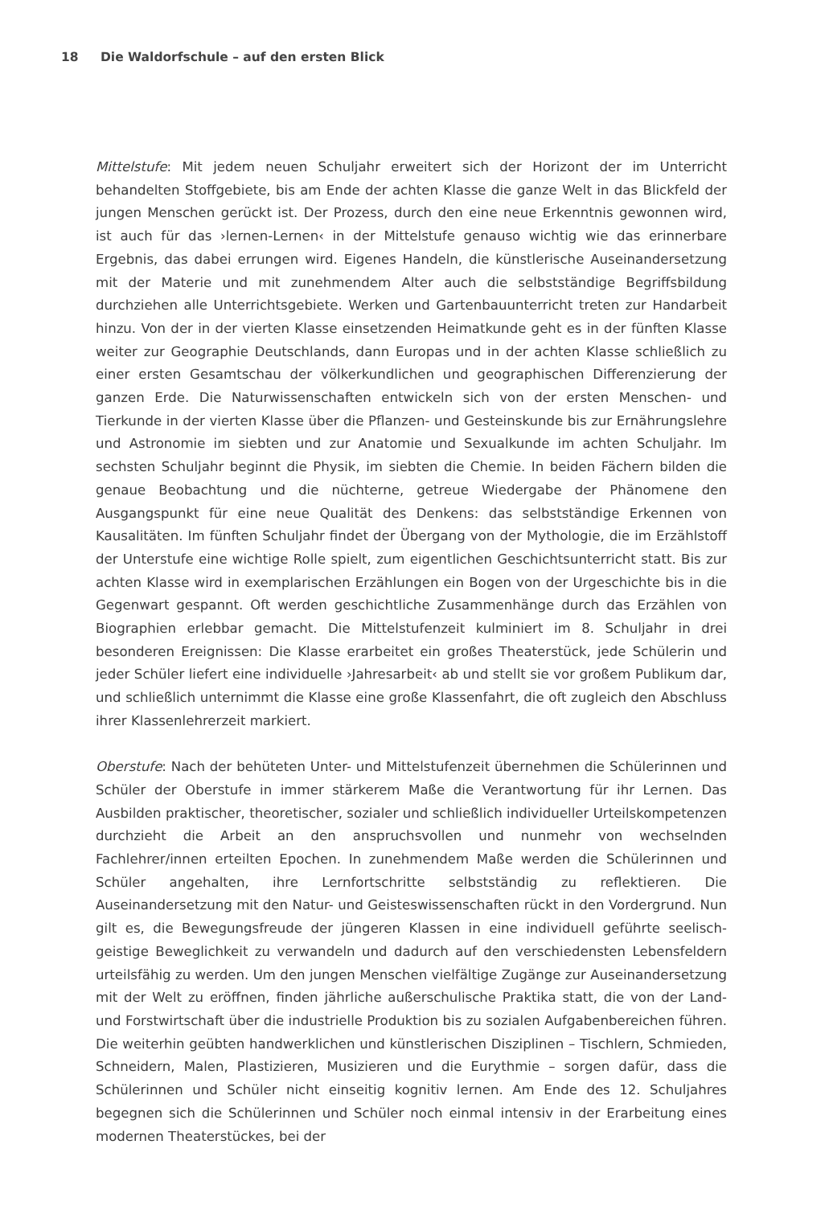18 Die Waldorfschule – auf den ersten Blick
Mittelstufe: Mit jedem neuen Schuljahr erweitert sich der Horizont der im Unterricht behandelten Stoffgebiete, bis am Ende der achten Klasse die ganze Welt in das Blickfeld der jungen Menschen gerückt ist. Der Prozess, durch den eine neue Erkenntnis gewonnen wird, ist auch für das ›lernen-Lernen‹ in der Mittelstufe genauso wichtig wie das erinnerbare Ergebnis, das dabei errungen wird. Eigenes Handeln, die künstlerische Auseinandersetzung mit der Materie und mit zunehmendem Alter auch die selbstständige Begriffsbildung durchziehen alle Unterrichtsgebiete. Werken und Gartenbauunterricht treten zur Handarbeit hinzu. Von der in der vierten Klasse einsetzenden Heimatkunde geht es in der fünften Klasse weiter zur Geographie Deutschlands, dann Europas und in der achten Klasse schließlich zu einer ersten Gesamtschau der völkerkundlichen und geographischen Differenzierung der ganzen Erde. Die Naturwissenschaften entwickeln sich von der ersten Menschen- und Tierkunde in der vierten Klasse über die Pflanzen- und Gesteinskunde bis zur Ernährungslehre und Astronomie im siebten und zur Anatomie und Sexualkunde im achten Schuljahr. Im sechsten Schuljahr beginnt die Physik, im siebten die Chemie. In beiden Fächern bilden die genaue Beobachtung und die nüchterne, getreue Wiedergabe der Phänomene den Ausgangspunkt für eine neue Qualität des Denkens: das selbstständige Erkennen von Kausalitäten. Im fünften Schuljahr findet der Übergang von der Mythologie, die im Erzählstoff der Unterstufe eine wichtige Rolle spielt, zum eigentlichen Geschichtsunterricht statt. Bis zur achten Klasse wird in exemplarischen Erzählungen ein Bogen von der Urgeschichte bis in die Gegenwart gespannt. Oft werden geschichtliche Zusammenhänge durch das Erzählen von Biographien erlebbar gemacht. Die Mittelstufenzeit kulminiert im 8. Schuljahr in drei besonderen Ereignissen: Die Klasse erarbeitet ein großes Theaterstück, jede Schülerin und jeder Schüler liefert eine individuelle ›Jahresarbeit‹ ab und stellt sie vor großem Publikum dar, und schließlich unternimmt die Klasse eine große Klassenfahrt, die oft zugleich den Abschluss ihrer Klassenlehrerzeit markiert.
Oberstufe: Nach der behüteten Unter- und Mittelstufenzeit übernehmen die Schülerinnen und Schüler der Oberstufe in immer stärkerem Maße die Verantwortung für ihr Lernen. Das Ausbilden praktischer, theoretischer, sozialer und schließlich individueller Urteilskompetenzen durchzieht die Arbeit an den anspruchsvollen und nunmehr von wechselnden Fachlehrer/innen erteilten Epochen. In zunehmendem Maße werden die Schülerinnen und Schüler angehalten, ihre Lernfortschritte selbstständig zu reflektieren. Die Auseinandersetzung mit den Natur- und Geisteswissenschaften rückt in den Vordergrund. Nun gilt es, die Bewegungsfreude der jüngeren Klassen in eine individuell geführte seelisch-geistige Beweglichkeit zu verwandeln und dadurch auf den verschiedensten Lebensfeldern urteilsfähig zu werden. Um den jungen Menschen vielfältige Zugänge zur Auseinandersetzung mit der Welt zu eröffnen, finden jährliche außerschulische Praktika statt, die von der Land- und Forstwirtschaft über die industrielle Produktion bis zu sozialen Aufgabenbereichen führen. Die weiterhin geübten handwerklichen und künstlerischen Disziplinen – Tischlern, Schmieden, Schneidern, Malen, Plastizieren, Musizieren und die Eurythmie – sorgen dafür, dass die Schülerinnen und Schüler nicht einseitig kognitiv lernen. Am Ende des 12. Schuljahres begegnen sich die Schülerinnen und Schüler noch einmal intensiv in der Erarbeitung eines modernen Theaterstückes, bei der